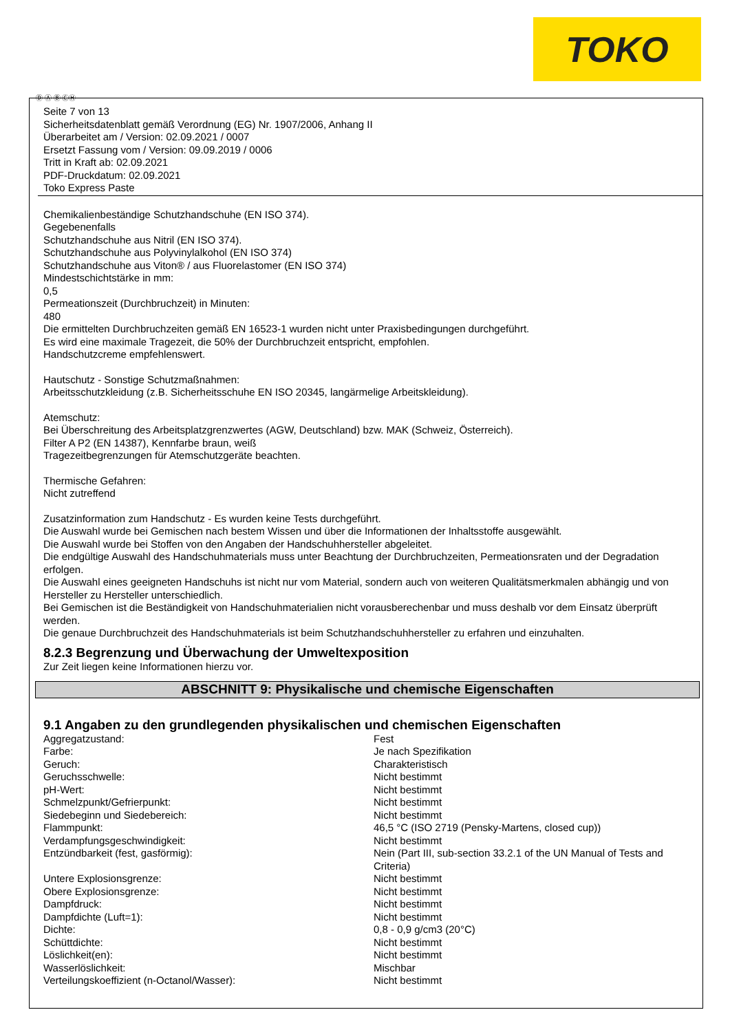TOKO
Ⓓ Ⓐ Ⓑ ⒸⒽ
Seite 7 von 13
Sicherheitsdatenblatt gemäß Verordnung (EG) Nr. 1907/2006, Anhang II
Überarbeitet am / Version: 02.09.2021 / 0007
Ersetzt Fassung vom / Version: 09.09.2019 / 0006
Tritt in Kraft ab: 02.09.2021
PDF-Druckdatum: 02.09.2021
Toko Express Paste
Chemikalienbeständige Schutzhandschuhe (EN ISO 374).
Gegebenenfalls
Schutzhandschuhe aus Nitril (EN ISO 374).
Schutzhandschuhe aus Polyvinylalkohol (EN ISO 374)
Schutzhandschuhe aus Viton® / aus Fluorelastomer (EN ISO 374)
Mindestschichtstärke in mm:
0,5
Permeationszeit (Durchbruchzeit) in Minuten:
480
Die ermittelten Durchbruchzeiten gemäß EN 16523-1 wurden nicht unter Praxisbedingungen durchgeführt.
Es wird eine maximale Tragezeit, die 50% der Durchbruchzeit entspricht, empfohlen.
Handschutzcreme empfehlenswert.
Hautschutz - Sonstige Schutzmaßnahmen:
Arbeitsschutzkleidung (z.B. Sicherheitsschuhe EN ISO 20345, langärmelige Arbeitskleidung).
Atemschutz:
Bei Überschreitung des Arbeitsplatzgrenzwertes (AGW, Deutschland) bzw. MAK (Schweiz, Österreich).
Filter A P2 (EN 14387), Kennfarbe braun, weiß
Tragezeitbegrenzungen für Atemschutzgeräte beachten.
Thermische Gefahren:
Nicht zutreffend
Zusatzinformation zum Handschutz - Es wurden keine Tests durchgeführt.
Die Auswahl wurde bei Gemischen nach bestem Wissen und über die Informationen der Inhaltsstoffe ausgewählt.
Die Auswahl wurde bei Stoffen von den Angaben der Handschuhhersteller abgeleitet.
Die endgültige Auswahl des Handschuhmaterials muss unter Beachtung der Durchbruchzeiten, Permeationsraten und der Degradation erfolgen.
Die Auswahl eines geeigneten Handschuhs ist nicht nur vom Material, sondern auch von weiteren Qualitätsmerkmalen abhängig und von Hersteller zu Hersteller unterschiedlich.
Bei Gemischen ist die Beständigkeit von Handschuhmaterialien nicht vorausberechenbar und muss deshalb vor dem Einsatz überprüft werden.
Die genaue Durchbruchzeit des Handschuhmaterials ist beim Schutzhandschuhhersteller zu erfahren und einzuhalten.
8.2.3 Begrenzung und Überwachung der Umweltexposition
Zur Zeit liegen keine Informationen hierzu vor.
ABSCHNITT 9: Physikalische und chemische Eigenschaften
9.1 Angaben zu den grundlegenden physikalischen und chemischen Eigenschaften
| Aggregatzustand: | Fest |
| Farbe: | Je nach Spezifikation |
| Geruch: | Charakteristisch |
| Geruchsschwelle: | Nicht bestimmt |
| pH-Wert: | Nicht bestimmt |
| Schmelzpunkt/Gefrierpunkt: | Nicht bestimmt |
| Siedebeginn und Siedebereich: | Nicht bestimmt |
| Flammpunkt: | 46,5 °C (ISO 2719 (Pensky-Martens, closed cup)) |
| Verdampfungsgeschwindigkeit: | Nicht bestimmt |
| Entzündbarkeit (fest, gasförmig): | Nein (Part III, sub-section 33.2.1 of the UN Manual of Tests and Criteria) |
| Untere Explosionsgrenze: | Nicht bestimmt |
| Obere Explosionsgrenze: | Nicht bestimmt |
| Dampfdruck: | Nicht bestimmt |
| Dampfdichte (Luft=1): | Nicht bestimmt |
| Dichte: | 0,8 - 0,9 g/cm3 (20°C) |
| Schüttdichte: | Nicht bestimmt |
| Löslichkeit(en): | Nicht bestimmt |
| Wasserlöslichkeit: | Mischbar |
| Verteilungskoeffizient (n-Octanol/Wasser): | Nicht bestimmt |